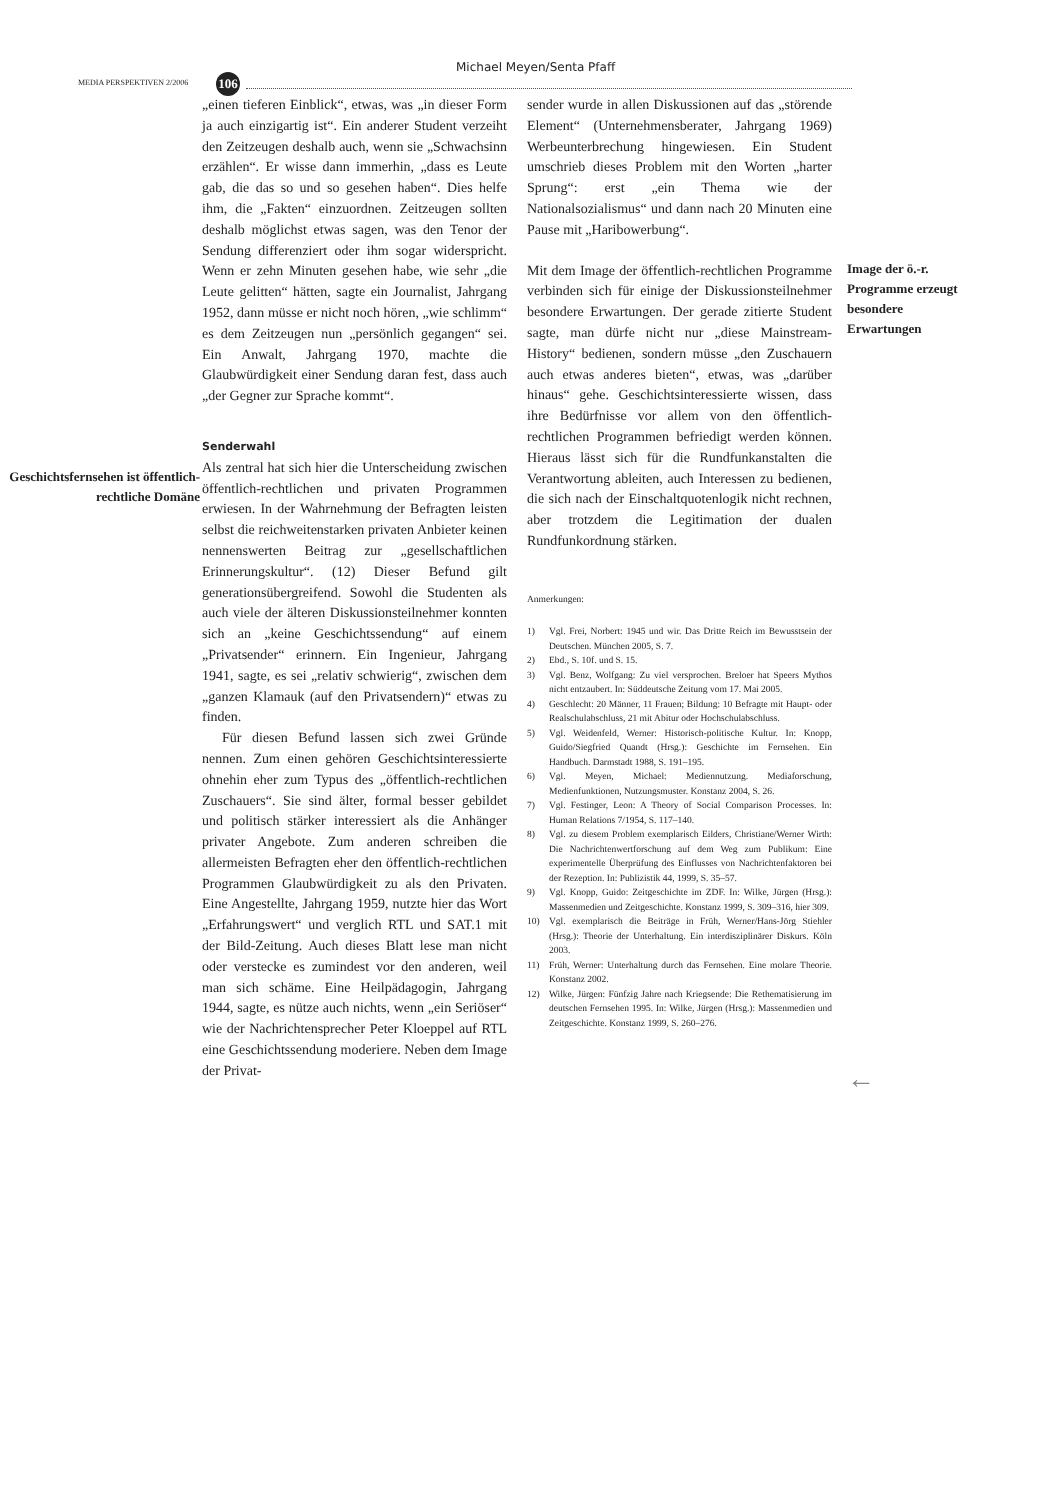Michael Meyen/Senta Pfaff
MEDIA PERSPEKTIVEN 2/2006 106
Geschichtsfernsehen ist öffentlich-rechtliche Domäne
„einen tieferen Einblick“, etwas, was „in dieser Form ja auch einzigartig ist“. Ein anderer Student verzeiht den Zeitzeugen deshalb auch, wenn sie „Schwachsinn erzählen“. Er wisse dann immerhin, „dass es Leute gab, die das so und so gesehen haben“. Dies helfe ihm, die „Fakten“ einzuordnen. Zeitzeugen sollten deshalb möglichst etwas sagen, was den Tenor der Sendung differenziert oder ihm sogar widerspricht. Wenn er zehn Minuten gesehen habe, wie sehr „die Leute gelitten“ hätten, sagte ein Journalist, Jahrgang 1952, dann müsse er nicht noch hören, „wie schlimm“ es dem Zeitzeugen nun „persönlich gegangen“ sei. Ein Anwalt, Jahrgang 1970, machte die Glaubwürdigkeit einer Sendung daran fest, dass auch „der Gegner zur Sprache kommt“.
Senderwahl
Als zentral hat sich hier die Unterscheidung zwischen öffentlich-rechtlichen und privaten Programmen erwiesen. In der Wahrnehmung der Befragten leisten selbst die reichweitenstarken privaten Anbieter keinen nennenswerten Beitrag zur „gesellschaftlichen Erinnerungskultur“. (12) Dieser Befund gilt generationsübergreifend. Sowohl die Studenten als auch viele der älteren Diskussionsteilnehmer konnten sich an „keine Geschichtssendung“ auf einem „Privatsender“ erinnern. Ein Ingenieur, Jahrgang 1941, sagte, es sei „relativ schwierig“, zwischen dem „ganzen Klamauk (auf den Privatsendern)“ etwas zu finden.
Für diesen Befund lassen sich zwei Gründe nennen. Zum einen gehören Geschichtsinteressierte ohnehin eher zum Typus des „öffentlich-rechtlichen Zuschauers“. Sie sind älter, formal besser gebildet und politisch stärker interessiert als die Anhänger privater Angebote. Zum anderen schreiben die allermeisten Befragten eher den öffentlich-rechtlichen Programmen Glaubwürdigkeit zu als den Privaten. Eine Angestellte, Jahrgang 1959, nutzte hier das Wort „Erfahrungswert“ und verglich RTL und SAT.1 mit der Bild-Zeitung. Auch dieses Blatt lese man nicht oder verstecke es zumindest vor den anderen, weil man sich schäme. Eine Heilpädagogin, Jahrgang 1944, sagte, es nütze auch nichts, wenn „ein Seriöser“ wie der Nachrichtensprecher Peter Kloeppel auf RTL eine Geschichtssendung moderiere. Neben dem Image der Privat-
sender wurde in allen Diskussionen auf das „störende Element“ (Unternehmensberater, Jahrgang 1969) Werbeunterbrechung hingewiesen. Ein Student umschrieb dieses Problem mit den Worten „harter Sprung“: erst „ein Thema wie der Nationalsozialismus“ und dann nach 20 Minuten eine Pause mit „Haribowerbung“.
Mit dem Image der öffentlich-rechtlichen Programme verbinden sich für einige der Diskussionsteilnehmer besondere Erwartungen. Der gerade zitierte Student sagte, man dürfe nicht nur „diese Mainstream-History“ bedienen, sondern müsse „den Zuschauern auch etwas anderes bieten“, etwas, was „darüber hinaus“ gehe. Geschichtsinteressierte wissen, dass ihre Bedürfnisse vor allem von den öffentlich-rechtlichen Programmen befriedigt werden können. Hieraus lässt sich für die Rundfunkanstalten die Verantwortung ableiten, auch Interessen zu bedienen, die sich nach der Einschaltquotenlogik nicht rechnen, aber trotzdem die Legitimation der dualen Rundfunkordnung stärken.
Anmerkungen:
1) Vgl. Frei, Norbert: 1945 und wir. Das Dritte Reich im Bewusstsein der Deutschen. München 2005, S. 7.
2) Ebd., S. 10f. und S. 15.
3) Vgl. Benz, Wolfgang: Zu viel versprochen. Breloer hat Speers Mythos nicht entzaubert. In: Süddeutsche Zeitung vom 17. Mai 2005.
4) Geschlecht: 20 Männer, 11 Frauen; Bildung: 10 Befragte mit Haupt- oder Realschulabschluss, 21 mit Abitur oder Hochschulabschluss.
5) Vgl. Weidenfeld, Werner: Historisch-politische Kultur. In: Knopp, Guido/Siegfried Quandt (Hrsg.): Geschichte im Fernsehen. Ein Handbuch. Darmstadt 1988, S. 191–195.
6) Vgl. Meyen, Michael: Mediennutzung. Mediaforschung, Medienfunktionen, Nutzungsmuster. Konstanz 2004, S. 26.
7) Vgl. Festinger, Leon: A Theory of Social Comparison Processes. In: Human Relations 7/1954, S. 117–140.
8) Vgl. zu diesem Problem exemplarisch Eilders, Christiane/Werner Wirth: Die Nachrichtenwertforschung auf dem Weg zum Publikum: Eine experimentelle Überprüfung des Einflusses von Nachrichtenfaktoren bei der Rezeption. In: Publizistik 44, 1999, S. 35–57.
9) Vgl. Knopp, Guido: Zeitgeschichte im ZDF. In: Wilke, Jürgen (Hrsg.): Massenmedien und Zeitgeschichte. Konstanz 1999, S. 309–316, hier 309.
10) Vgl. exemplarisch die Beiträge in Früh, Werner/Hans-Jörg Stiehler (Hrsg.): Theorie der Unterhaltung. Ein interdisziplinärer Diskurs. Köln 2003.
11) Früh, Werner: Unterhaltung durch das Fernsehen. Eine molare Theorie. Konstanz 2002.
12) Wilke, Jürgen: Fünfzig Jahre nach Kriegsende: Die Rethematisierung im deutschen Fernsehen 1995. In: Wilke, Jürgen (Hrsg.): Massenmedien und Zeitgeschichte. Konstanz 1999, S. 260–276.
Image der ö.-r. Programme erzeugt besondere Erwartungen
←